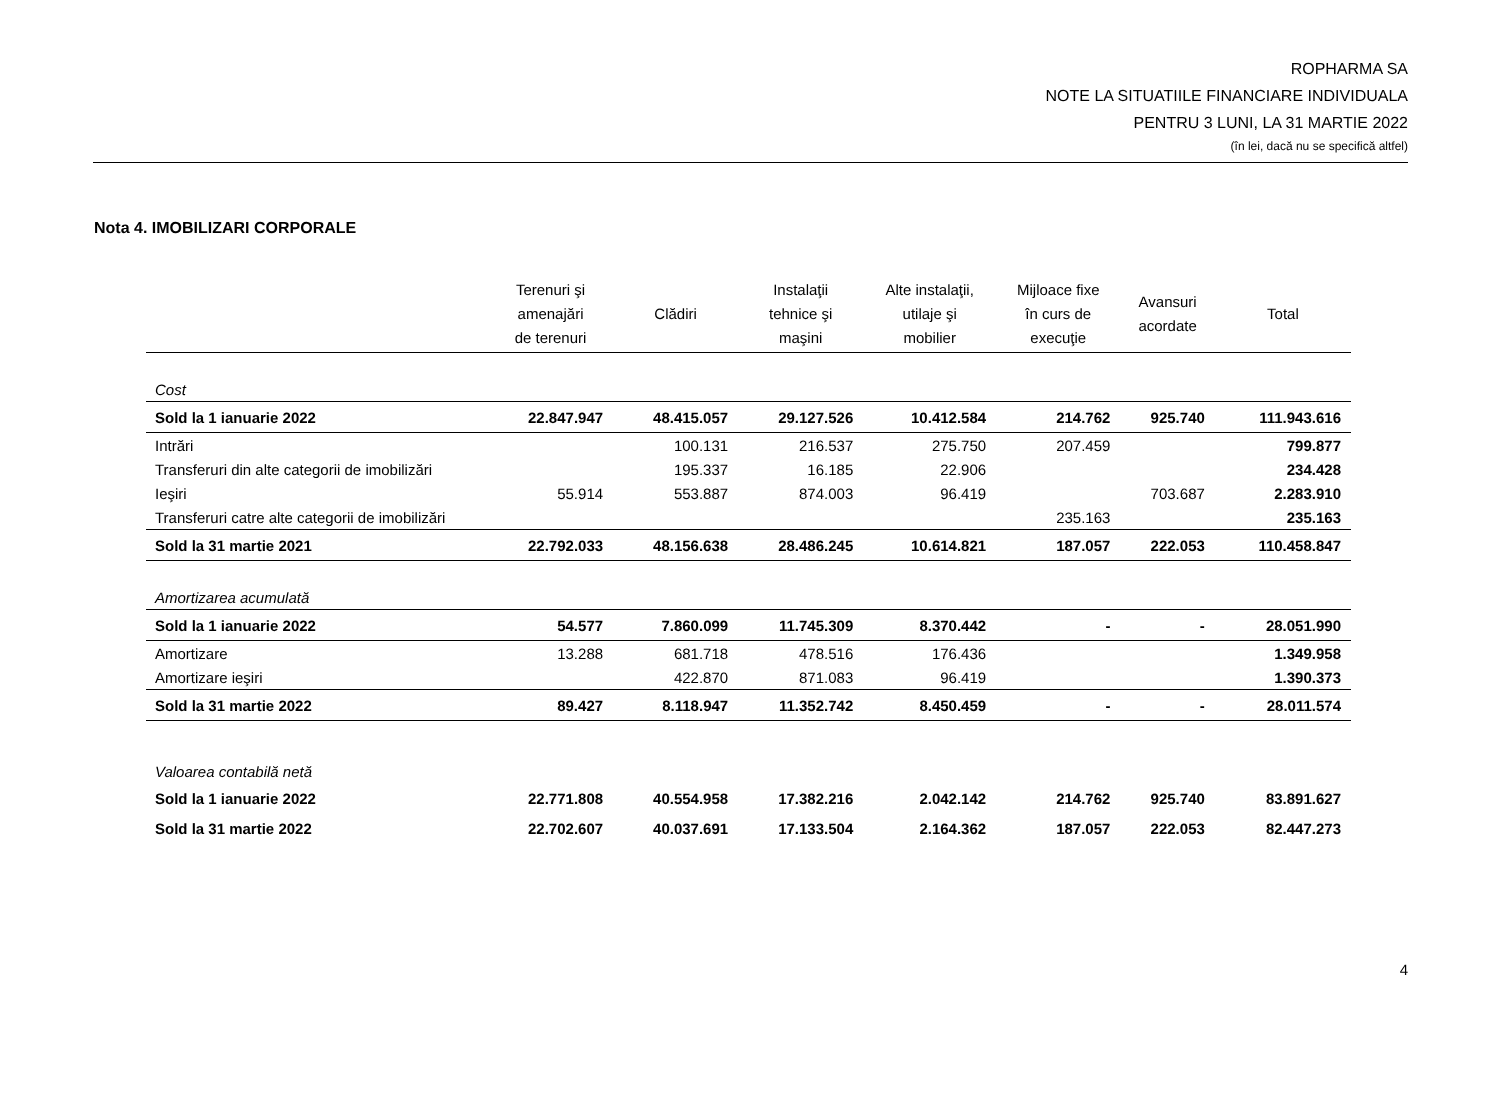ROPHARMA SA
NOTE LA SITUATIILE FINANCIARE INDIVIDUALA
PENTRU 3 LUNI, LA 31 MARTIE 2022
(în lei, dacă nu se specifică altfel)
Nota 4. IMOBILIZARI CORPORALE
| | Terenuri şi amenajări de terenuri | Clădiri | Instalaţii tehnice şi maşini | Alte instalaţii, utilaje şi mobilier | Mijloace fixe în curs de execuţie | Avansuri acordate | Total |
| --- | --- | --- | --- | --- | --- | --- | --- |
| Cost | | | | | | | |
| Sold la 1 ianuarie 2022 | 22.847.947 | 48.415.057 | 29.127.526 | 10.412.584 | 214.762 | 925.740 | 111.943.616 |
| Intrări | | 100.131 | 216.537 | 275.750 | 207.459 | | 799.877 |
| Transferuri din alte categorii de imobilizări | | 195.337 | 16.185 | 22.906 | | | 234.428 |
| Ieşiri | 55.914 | 553.887 | 874.003 | 96.419 | | 703.687 | 2.283.910 |
| Transferuri catre alte categorii de imobilizări | | | | | 235.163 | | 235.163 |
| Sold la 31 martie 2021 | 22.792.033 | 48.156.638 | 28.486.245 | 10.614.821 | 187.057 | 222.053 | 110.458.847 |
| Amortizarea acumulată | | | | | | | |
| Sold la 1 ianuarie 2022 | 54.577 | 7.860.099 | 11.745.309 | 8.370.442 | - | - | 28.051.990 |
| Amortizare | 13.288 | 681.718 | 478.516 | 176.436 | | | 1.349.958 |
| Amortizare ieşiri | | 422.870 | 871.083 | 96.419 | | | 1.390.373 |
| Sold la 31 martie 2022 | 89.427 | 8.118.947 | 11.352.742 | 8.450.459 | - | - | 28.011.574 |
| Valoarea contabilă netă | | | | | | | |
| Sold la 1 ianuarie 2022 | 22.771.808 | 40.554.958 | 17.382.216 | 2.042.142 | 214.762 | 925.740 | 83.891.627 |
| Sold la 31 martie 2022 | 22.702.607 | 40.037.691 | 17.133.504 | 2.164.362 | 187.057 | 222.053 | 82.447.273 |
4